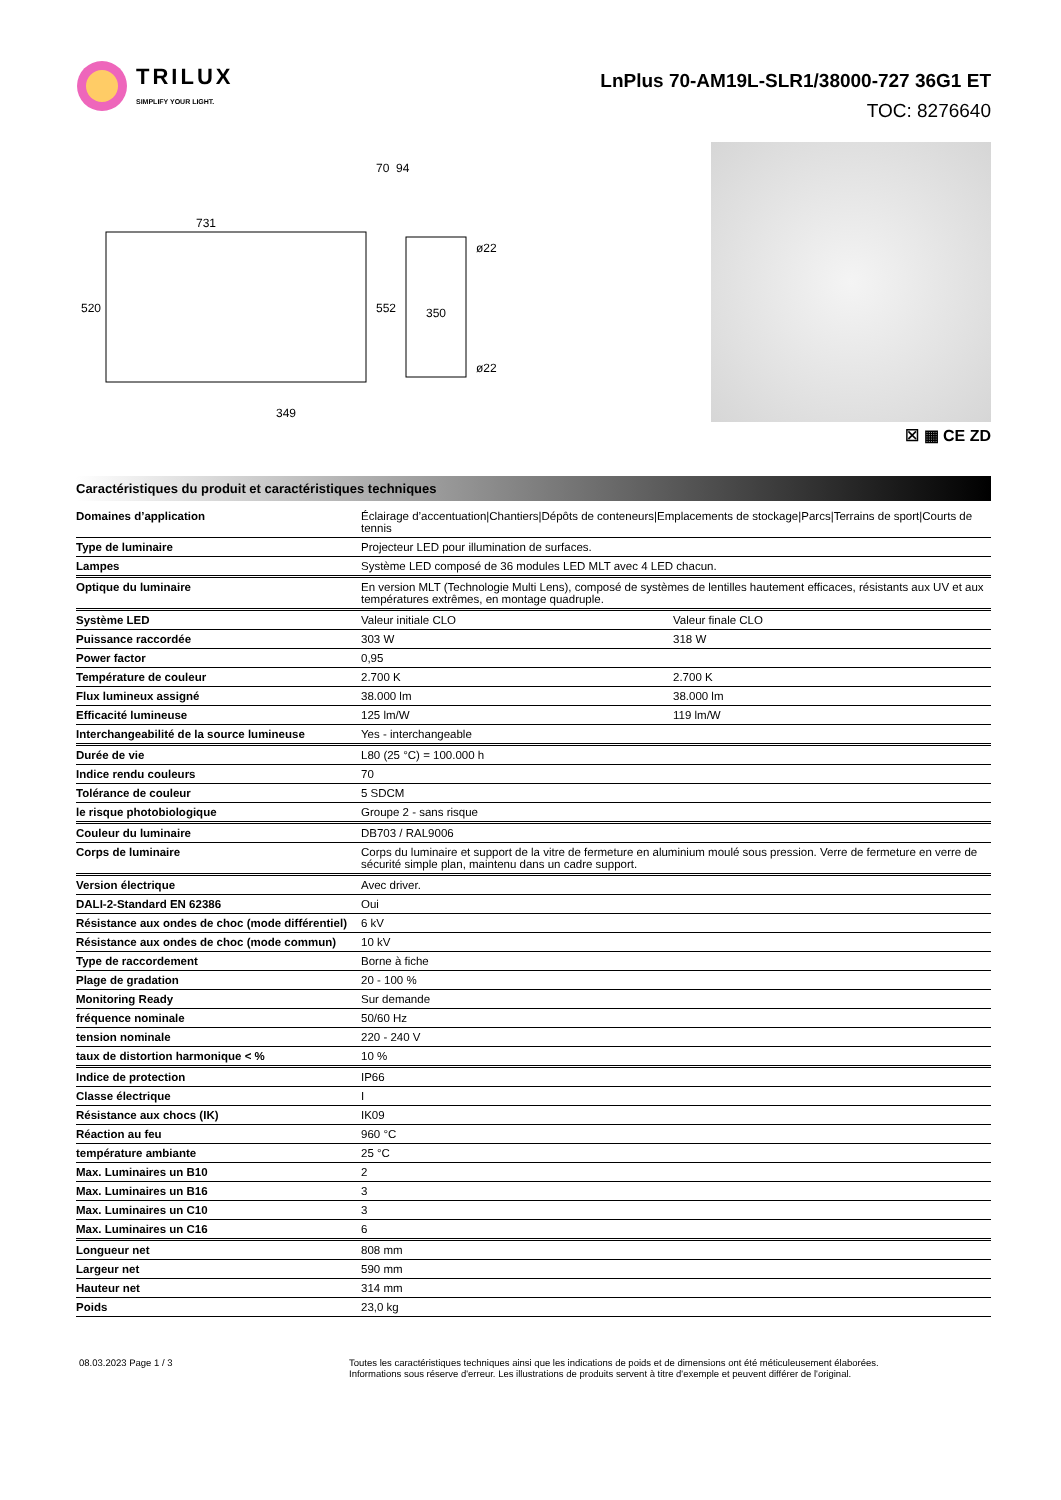TRILUX
SIMPLIFY YOUR LIGHT.
LnPlus 70-AM19L-SLR1/38000-727 36G1 ET
TOC: 8276640
731
520
552
350
ø22
ø22
349
70
94
☒ ▦ CE ZD
Caractéristiques du produit et caractéristiques techniques
| Domaines d’application | Éclairage d’accentuation/Chantiers/Dépôts de conteneurs/Emplacements de stockage/Parcs/Terrains de sport/Courts de tennis | |
| Type de luminaire | Projecteur LED pour illumination de surfaces. | |
| Lampes | Système LED composé de 36 modules LED MLT avec 4 LED chacun. | |
| Optique du luminaire | En version MLT (Technologie Multi Lens), composé de systèmes de lentilles hautement efficaces, résistants aux UV et aux températures extrêmes, en montage quadruple. | |
| Système LED | Valeur initiale CLO | Valeur finale CLO |
| Puissance raccordée | 303 W | 318 W |
| Power factor | 0,95 | |
| Température de couleur | 2.700 K | 2.700 K |
| Flux lumineux assigné | 38.000 lm | 38.000 lm |
| Efficacité lumineuse | 125 lm/W | 119 lm/W |
| Interchangeabilité de la source lumineuse | Yes - interchangeable | |
| Durée de vie | L80 (25 °C) = 100.000 h | |
| Indice rendu couleurs | 70 | |
| Tolérance de couleur | 5 SDCM | |
| le risque photobiologique | Groupe 2 - sans risque | |
| Couleur du luminaire | DB703 / RAL9006 | |
| Corps de luminaire | Corps du luminaire et support de la vitre de fermeture en aluminium moulé sous pression. Verre de fermeture en verre de sécurité simple plan, maintenu dans un cadre support. | |
| Version électrique | Avec driver. | |
| DALI-2-Standard EN 62386 | Oui | |
| Résistance aux ondes de choc (mode différentiel) | 6 kV | |
| Résistance aux ondes de choc (mode commun) | 10 kV | |
| Type de raccordement | Borne à fiche | |
| Plage de gradation | 20 - 100 % | |
| Monitoring Ready | Sur demande | |
| fréquence nominale | 50/60 Hz | |
| tension nominale | 220 - 240 V | |
| taux de distortion harmonique < % | 10 % | |
| Indice de protection | IP66 | |
| Classe électrique | I | |
| Résistance aux chocs (IK) | IK09 | |
| Réaction au feu | 960 °C | |
| température ambiante | 25 °C | |
| Max. Luminaires un B10 | 2 | |
| Max. Luminaires un B16 | 3 | |
| Max. Luminaires un C10 | 3 | |
| Max. Luminaires un C16 | 6 | |
| Longueur net | 808 mm | |
| Largeur net | 590 mm | |
| Hauteur net | 314 mm | |
| Poids | 23,0 kg | |
08.03.2023 Page 1 / 3 Toutes les caractéristiques techniques ainsi que les indications de poids et de dimensions ont été méticuleusement élaborées.
Informations sous réserve d'erreur. Les illustrations de produits servent à titre d'exemple et peuvent différer de l'original.